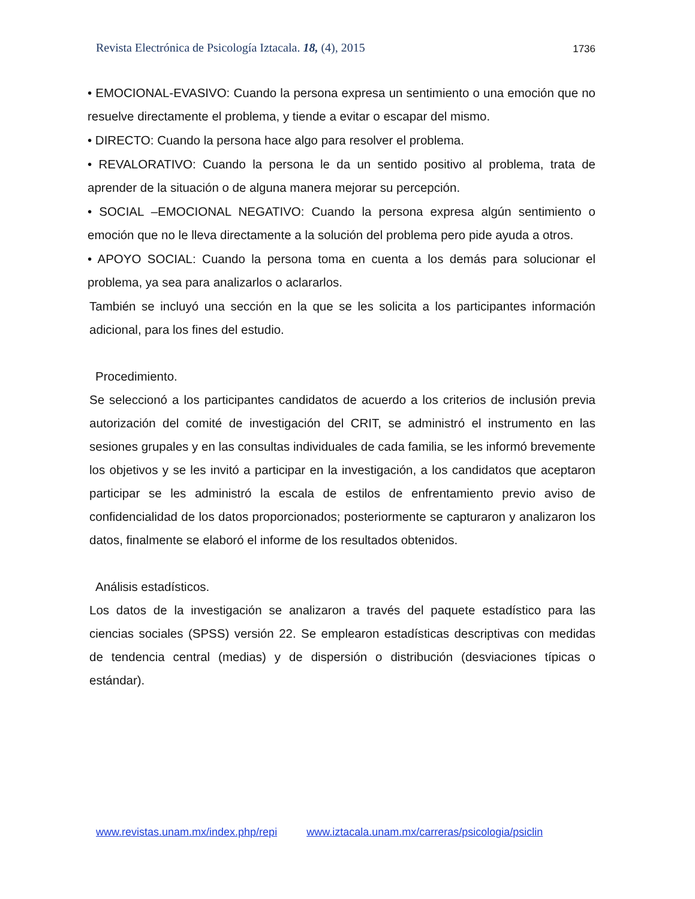Revista Electrónica de Psicología Iztacala. 18, (4), 2015 1736
• EMOCIONAL-EVASIVO: Cuando la persona expresa un sentimiento o una emoción que no resuelve directamente el problema, y tiende a evitar o escapar del mismo.
• DIRECTO: Cuando la persona hace algo para resolver el problema.
• REVALORATIVO: Cuando la persona le da un sentido positivo al problema, trata de aprender de la situación o de alguna manera mejorar su percepción.
• SOCIAL –EMOCIONAL NEGATIVO: Cuando la persona expresa algún sentimiento o emoción que no le lleva directamente a la solución del problema pero pide ayuda a otros.
• APOYO SOCIAL: Cuando la persona toma en cuenta a los demás para solucionar el problema, ya sea para analizarlos o aclararlos.
También se incluyó una sección en la que se les solicita a los participantes información adicional, para los fines del estudio.
Procedimiento.
Se seleccionó a los participantes candidatos de acuerdo a los criterios de inclusión previa autorización del comité de investigación del CRIT, se administró el instrumento en las sesiones grupales y en las consultas individuales de cada familia, se les informó brevemente los objetivos y se les invitó a participar en la investigación, a los candidatos que aceptaron participar se les administró la escala de estilos de enfrentamiento previo aviso de confidencialidad de los datos proporcionados; posteriormente se capturaron y analizaron los datos, finalmente se elaboró el informe de los resultados obtenidos.
Análisis estadísticos.
Los datos de la investigación se analizaron a través del paquete estadístico para las ciencias sociales (SPSS) versión 22. Se emplearon estadísticas descriptivas con medidas de tendencia central (medias) y de dispersión o distribución (desviaciones típicas o estándar).
www.revistas.unam.mx/index.php/repi www.iztacala.unam.mx/carreras/psicologia/psiclin